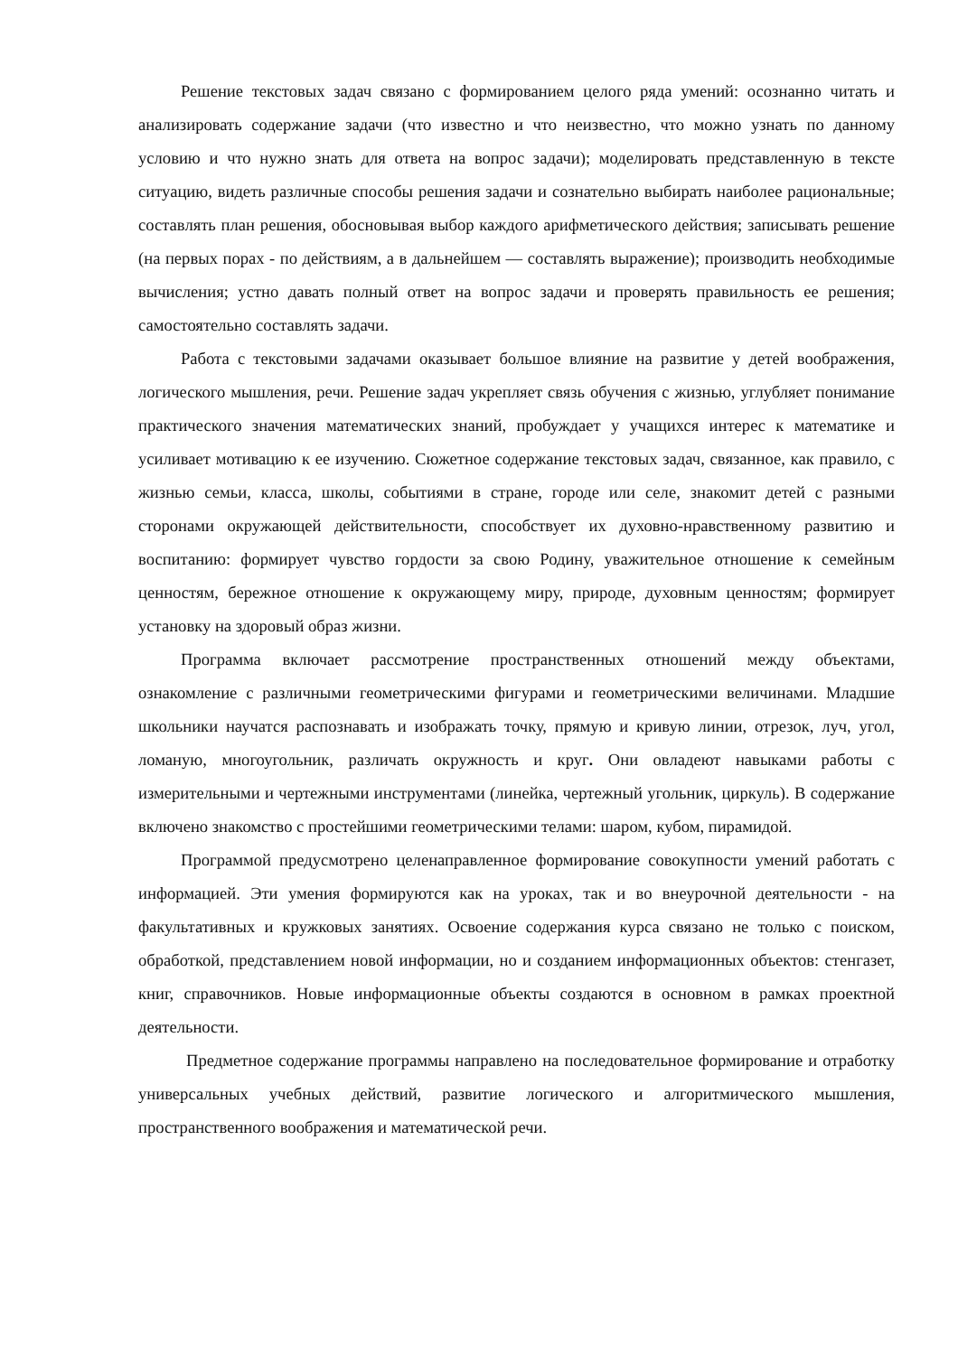Решение текстовых задач связано с формированием целого ряда умений: осознанно читать и анализировать содержание задачи (что известно и что неизвестно, что можно узнать по данному условию и что нужно знать для ответа на вопрос задачи); моделировать представленную в тексте ситуацию, видеть различные способы решения задачи и сознательно выбирать наиболее рациональные; составлять план решения, обосновывая выбор каждого арифметического действия; записывать решение (на первых порах - по действиям, а в дальнейшем — составлять выражение); производить необходимые вычисления; устно давать полный ответ на вопрос задачи и проверять правильность ее решения; самостоятельно составлять задачи.
Работа с текстовыми задачами оказывает большое влияние на развитие у детей воображения, логического мышления, речи. Решение задач укрепляет связь обучения с жизнью, углубляет понимание практического значения математических знаний, пробуждает у учащихся интерес к математике и усиливает мотивацию к ее изучению. Сюжетное содержание текстовых задач, связанное, как правило, с жизнью семьи, класса, школы, событиями в стране, городе или селе, знакомит детей с разными сторонами окружающей действительности, способствует их духовно-нравственному развитию и воспитанию: формирует чувство гордости за свою Родину, уважительное отношение к семейным ценностям, бережное отношение к окружающему миру, природе, духовным ценностям; формирует установку на здоровый образ жизни.
Программа включает рассмотрение пространственных отношений между объектами, ознакомление с различными геометрическими фигурами и геометрическими величинами. Младшие школьники научатся распознавать и изображать точку, прямую и кривую линии, отрезок, луч, угол, ломаную, многоугольник, различать окружность и круг. Они овладеют навыками работы с измерительными и чертежными инструментами (линейка, чертежный угольник, циркуль). В содержание включено знакомство с простейшими геометрическими телами: шаром, кубом, пирамидой.
Программой предусмотрено целенаправленное формирование совокупности умений работать с информацией. Эти умения формируются как на уроках, так и во внеурочной деятельности - на факультативных и кружковых занятиях. Освоение содержания курса связано не только с поиском, обработкой, представлением новой информации, но и созданием информационных объектов: стенгазет, книг, справочников. Новые информационные объекты создаются в основном в рамках проектной деятельности.
Предметное содержание программы направлено на последовательное формирование и отработку универсальных учебных действий, развитие логического и алгоритмического мышления, пространственного воображения и математической речи.